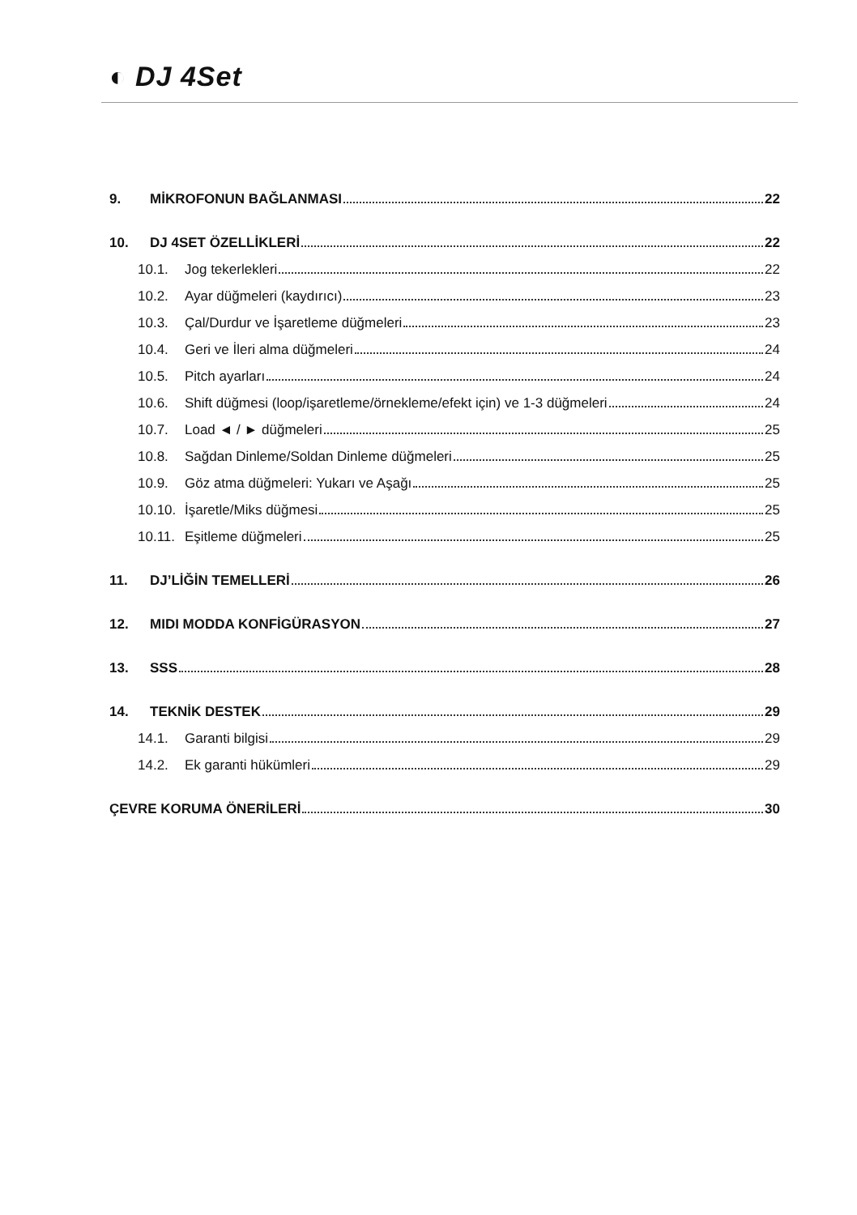◐ DJ 4Set
9. MİKROFONUN BAĞLANMASI 22
10. DJ 4SET ÖZELLİKLERİ 22
10.1. Jog tekerlekleri 22
10.2. Ayar düğmeleri (kaydırıcı) 23
10.3. Çal/Durdur ve İşaretleme düğmeleri 23
10.4. Geri ve İleri alma düğmeleri 24
10.5. Pitch ayarları 24
10.6. Shift düğmesi (loop/işaretleme/örnekleme/efekt için) ve 1-3 düğmeleri 24
10.7. Load ◄ / ► düğmeleri 25
10.8. Sağdan Dinleme/Soldan Dinleme düğmeleri 25
10.9. Göz atma düğmeleri: Yukarı ve Aşağı 25
10.10. İşaretle/Miks düğmesi 25
10.11. Eşitleme düğmeleri 25
11. DJ’LİĞİN TEMELLERİ 26
12. MIDI MODDA KONFİGÜRASYON 27
13. SSS 28
14. TEKNİK DESTEK 29
14.1. Garanti bilgisi 29
14.2. Ek garanti hükümleri 29
ÇEVRE KORUMA ÖNERİLERİ 30